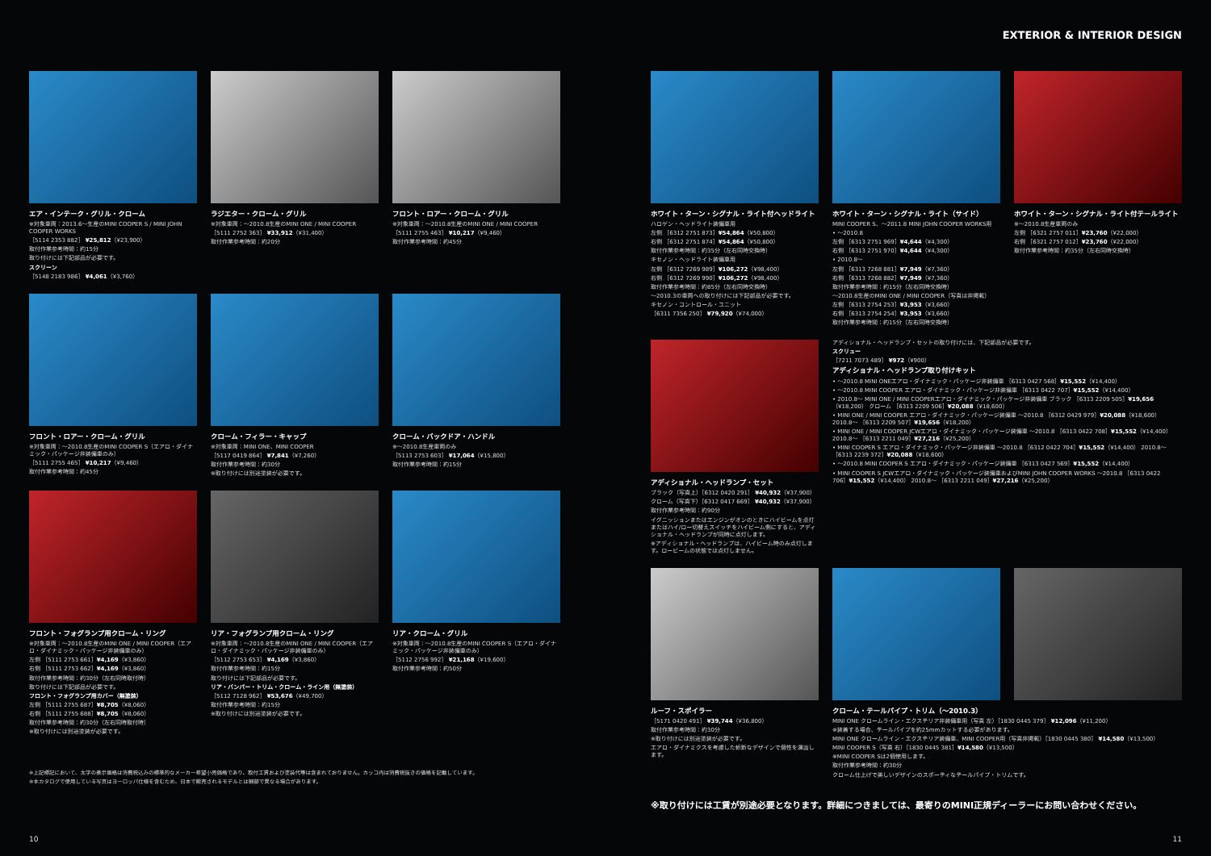エア・インテーク・グリル・クローム
※対象車両：2013.6〜生産のMINI COOPER S / MINI JOHN COOPER WORKS
［5114 2353 882］ ¥25,812（¥23,900）
取付作業参考時間：約15分
取り付けには下記部品が必要です。
スクリーン
［5148 2183 986］ ¥4,061（¥3,760）
ラジエター・クローム・グリル
※対象車両：〜2010.8生産のMINI ONE / MINI COOPER
［5111 2752 363］ ¥33,912（¥31,400）
取付作業参考時間：約20分
フロント・ロアー・クローム・グリル
※対象車両：〜2010.8生産のMINI ONE / MINI COOPER
［5111 2755 463］ ¥10,217（¥9,460）
取付作業参考時間：約45分
フロント・ロアー・クローム・グリル
※対象車両：〜2010.8生産のMINI COOPER S（エアロ・ダイナミック・パッケージ非装備車のみ）
［5111 2755 465］ ¥10,217（¥9,460）
取付作業参考時間：約45分
クローム・フィラー・キャップ
※対象車両：MINI ONE、MINI COOPER
［5117 0419 864］ ¥7,841（¥7,260）
取付作業参考時間：約30分
※取り付けには別途塗装が必要です。
クローム・バックドア・ハンドル
※〜2010.8生産車両のみ
［5113 2753 603］ ¥17,064（¥15,800）
取付作業参考時間：約15分
フロント・フォグランプ用クローム・リング
※対象車両：〜2010.8生産のMINI ONE / MINI COOPER（エアロ・ダイナミック・パッケージ非装備車のみ）
左側 ［5111 2753 661］¥4,169（¥3,860）
右側 ［5111 2753 662］¥4,169（¥3,860）
取付作業参考時間：約30分（左右同時取付時）
取り付けには下記部品が必要です。
フロント・フォグランプ用カバー（無塗装）
左側 ［5111 2755 687］¥8,705（¥8,060）
右側 ［5111 2755 688］¥8,705（¥8,060）
取付作業参考時間：約30分（左右同時取付時）
※取り付けには別途塗装が必要です。
リア・フォグランプ用クローム・リング
※対象車両：〜2010.8生産のMINI ONE / MINI COOPER（エアロ・ダイナミック・パッケージ非装備車のみ）
［5112 2753 653］ ¥4,169（¥3,860）
取付作業参考時間：約15分
取り付けには下記部品が必要です。
リア・バンパー・トリム・クローム・ライン用（無塗装）
［5112 7128 962］ ¥53,676（¥49,700）
取付作業参考時間：約15分
※取り付けには別途塗装が必要です。
リア・クローム・グリル
※対象車両：〜2010.8生産のMINI COOPER S（エアロ・ダイナミック・パッケージ非装備車のみ）
［5112 2756 992］ ¥21,168（¥19,600）
取付作業参考時間：約50分
※上記標記において、太字の表示価格は消費税込みの標準的なメーカー希望小売価格であり、取付工賃および塗装代等は含まれておりません。カッコ内は消費税抜きの価格を記載しています。
※本カタログで使用している写真はヨーロッパ仕様を含むため、日本で販売されるモデルとは細部で異なる場合があります。
10
EXTERIOR & INTERIOR DESIGN
ホワイト・ターン・シグナル・ライト付ヘッドライト
ハロゲン・ヘッドライト装備車用
左側 ［6312 2751 873］¥54,864（¥50,800）
右側 ［6312 2751 874］¥54,864（¥50,800）
取付作業参考時間：約35分（左右同時交換時）
キセノン・ヘッドライト装備車用
左側 ［6312 7269 989］¥106,272（¥98,400）
右側 ［6312 7269 990］¥106,272（¥98,400）
取付作業参考時間：約85分（左右同時交換時）
〜2010.3の車両への取り付けには下記部品が必要です。
キセノン・コントロール・ユニット
［6311 7356 250］ ¥79,920（¥74,000）
ホワイト・ターン・シグナル・ライト（サイド）
MINI COOPER S、〜2011.8 MINI JOHN COOPER WORKS用
• 〜2010.8
左側 ［6313 2751 969］¥4,644（¥4,300）
右側 ［6313 2751 970］¥4,644（¥4,300）
• 2010.8〜
左側 ［6313 7268 881］¥7,949（¥7,360）
右側 ［6313 7268 882］¥7,949（¥7,360）
取付作業参考時間：約15分（左右同時交換時）
〜2010.8生産のMINI ONE / MINI COOPER（写真は非掲載）
左側 ［6313 2754 253］¥3,953（¥3,660）
右側 ［6313 2754 254］¥3,953（¥3,660）
取付作業参考時間：約15分（左右同時交換時）
ホワイト・ターン・シグナル・ライト付テールライト
※〜2010.8生産車両のみ
左側 ［6321 2757 011］¥23,760（¥22,000）
右側 ［6321 2757 012］¥23,760（¥22,000）
取付作業参考時間：約35分（左右同時交換時）
アディショナル・ヘッドランプ・セット
ブラック（写真上）［6312 0420 291］ ¥40,932（¥37,900）
クローム（写真下）［6312 0417 669］ ¥40,932（¥37,900）
取付作業参考時間：約90分
イグニッションまたはエンジンがオンのときにハイビームを点灯またはハイ/ロー切替えスイッチをハイビーム側にすると、アディショナル・ヘッドランプが同時に点灯します。
※アディショナル・ヘッドランプは、ハイビーム時のみ点灯します。ロービームの状態では点灯しません。
アディショナル・ヘッドランプ・セットの取り付けには、下記部品が必要です。
スクリュー
［7211 7073 489］ ¥972（¥900）
アディショナル・ヘッドランプ取り付けキット
• 〜2010.8 MINI ONEエアロ・ダイナミック・パッケージ非装備車 ［6313 0427 568］¥15,552（¥14,400）
• 〜2010.8 MINI COOPER エアロ・ダイナミック・パッケージ非装備車 ［6313 0422 707］¥15,552（¥14,400）
• 2010.8〜 MINI ONE / MINI COOPERエアロ・ダイナミック・パッケージ非装備車 ブラック ［6313 2209 505］¥19,656（¥18,200） クローム ［6313 2209 506］¥20,088（¥18,600）
• MINI ONE / MINI COOPER エアロ・ダイナミック・パッケージ装備車 〜2010.8 ［6312 0429 979］¥20,088（¥18,600） 2010.8〜 ［6313 2209 507］¥19,656（¥18,200）
• MINI ONE / MINI COOPER JCWエアロ・ダイナミック・パッケージ装備車 〜2010.8 ［6313 0422 708］¥15,552（¥14,400） 2010.8〜 ［6313 2211 049］¥27,216（¥25,200）
• MINI COOPER S エアロ・ダイナミック・パッケージ非装備車 〜2010.8 ［6312 0422 704］¥15,552（¥14,400） 2010.8〜 ［6313 2239 372］¥20,088（¥18,600）
• 〜2010.8 MINI COOPER S エアロ・ダイナミック・パッケージ装備車 ［6313 0427 569］¥15,552（¥14,400）
• MINI COOPER S JCWエアロ・ダイナミック・パッケージ装備車およびMINI JOHN COOPER WORKS 〜2010.8 ［6313 0422 706］¥15,552（¥14,400） 2010.8〜 ［6313 2211 049］¥27,216（¥25,200）
ルーフ・スポイラー
［5171 0420 491］ ¥39,744（¥36,800）
取付作業参考時間：約30分
※取り付けには別途塗装が必要です。
エアロ・ダイナミクスを考慮した斬新なデザインで個性を演出します。
クローム・テールパイプ・トリム（〜2010.3）
MINI ONE クロームライン・エクステリア非装備車用（写真 左）［1830 0445 379］ ¥12,096（¥11,200）
※装着する場合、テールパイプを約25mmカットする必要があります。
MINI ONE クロームライン・エクステリア装備車、MINI COOPER用（写真非掲載）［1830 0445 380］ ¥14,580（¥13,500）
MINI COOPER S（写真 右）［1830 0445 381］¥14,580（¥13,500）
※MINI COOPER Sは2個使用します。
取付作業参考時間：約30分
クローム仕上げで美しいデザインのスポーティなテールパイプ・トリムです。
※取り付けには工賃が別途必要となります。詳細につきましては、最寄りのMINI正規ディーラーにお問い合わせください。
11